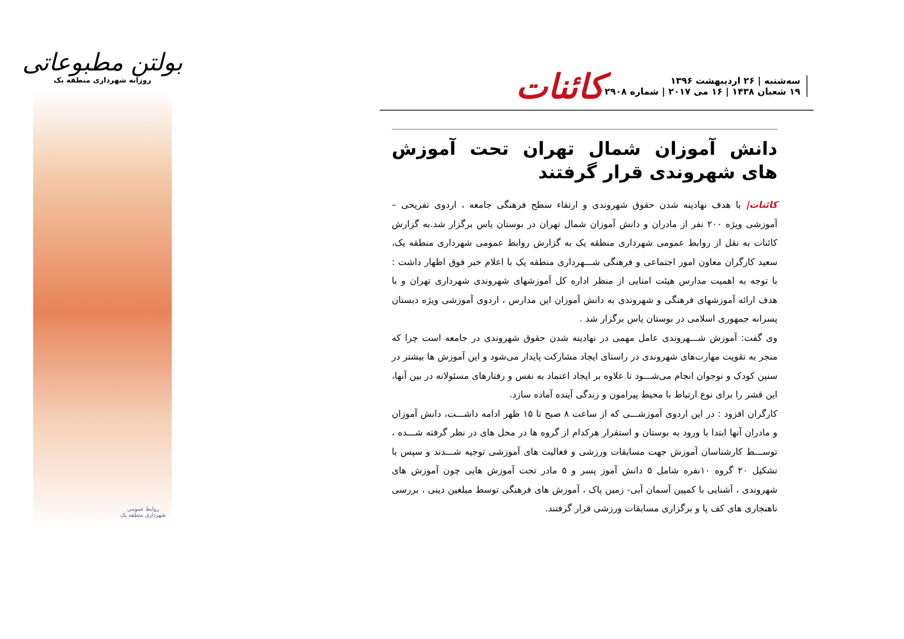بولتن مطبوعاتی
روزانه شهرداری منطقه یک
روابط عمومی
شهرداری منطقه یک
سه‌شنبه | ۲۶ اردیبهشت ۱۳۹۶
۱۹ شعبان ۱۴۳۸ | ۱۶ می ۲۰۱۷ | شماره ۲۹۰۸
کائنات
دانش آموزان شمال تهران تحت آموزش های شهروندی قرار گرفتند
کائنات| با هدف نهادینه شدن حقوق شهروندی و ارتقاء سطح فرهنگی جامعه ، اردوی تفریحی – آموزشی ویژه ۲۰۰ نفر از مادران و دانش آموزان شمال تهران در بوستان یاس برگزار شد.به گزارش کائنات به نقل از روابط عمومی شهرداری منطقه یک به گزارش روابط عمومی شهرداری منطقه یک، سعید کارگران معاون امور اجتماعی و فرهنگی شـــهرداری منطقه یک با اعلام خبر فوق اظهار داشت : با توجه به اهمیت مدارس هیئت امنایی از منظر اداره کل آموزشهای شهروندی شهرداری تهران و با هدف ارائه آموزشهای فرهنگی و شهروندی به دانش آموزان این مدارس ، اردوی آموزشی ویژه دبستان پسرانه جمهوری اسلامی در بوستان یاس برگزار شد .
وی گفت: آموزش شـــهروندی عامل مهمی در نهادینه شدن حقوق شهروندی در جامعه است چرا که منجر به تقویت مهارت‌های شهروندی در راستای ایجاد مشارکت پایدار می‌شود و این آموزش ها بیشتر در سنین کودک و نوجوان انجام می‌شـــود تا علاوه بر ایجاد اعتماد به نفس و رفتارهای مسئولانه در بین آنها، این قشر را برای نوع ارتباط با محیط پیرامون و زندگی آینده آماده سازد.
کارگران افزود : در این اردوی آموزشـــی که از ساعت ۸ صبح تا ۱۵ ظهر ادامه داشـــت، دانش آموزان و مادران آنها ابتدا با ورود به بوستان و استقرار هرکدام از گروه ها در محل های در نظر گرفته شـــده ، توســـط کارشناسان آموزش جهت مسابقات ورزشی و فعالیت های آموزشی توجیه شـــدند و سپس با تشکیل ۲۰ گروه ۱۰نفره شامل ۵ دانش آموز پسر و ۵ مادر تحت آموزش هایی چون آموزش های شهروندی ، آشنایی با کمپین آسمان آبی- زمین پاک ، آموزش های فرهنگی توسط مبلغین دینی ، بررسی ناهنجاری های کف پا و برگزاری مسابقات ورزشی قرار گرفتند.